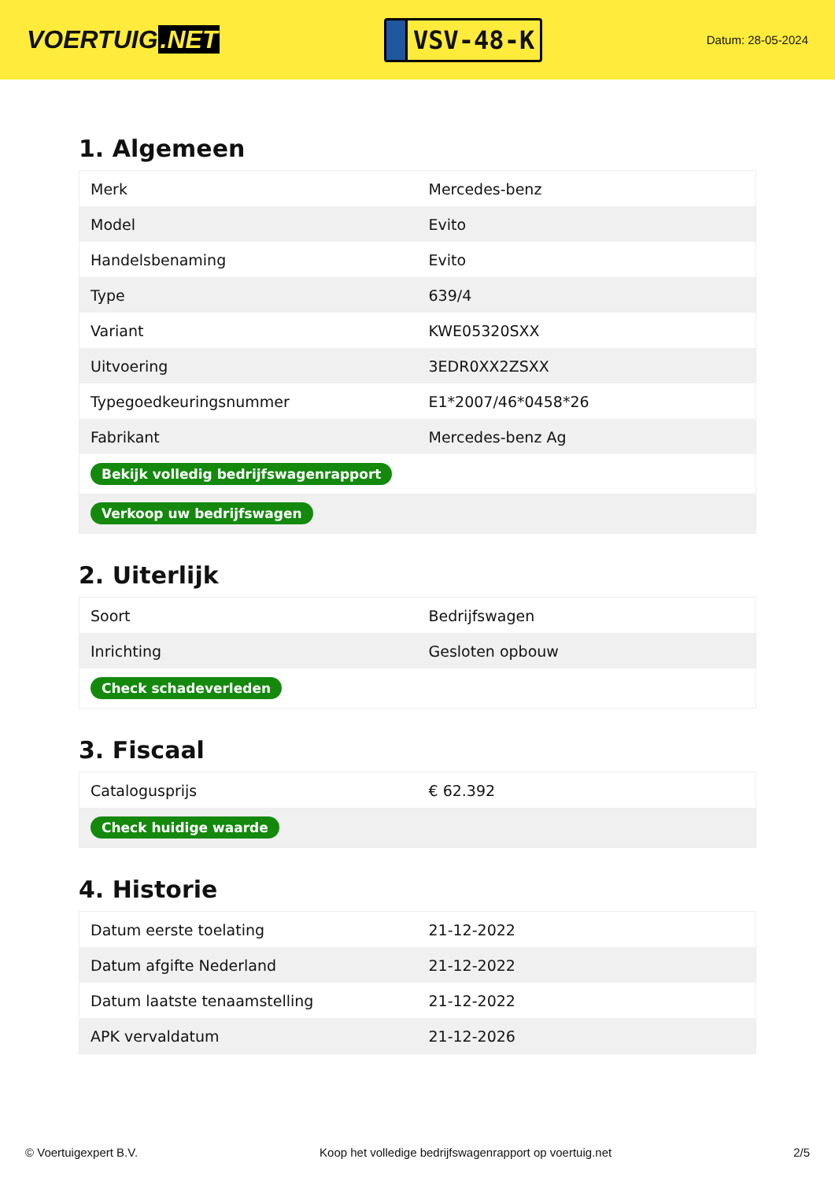VOERTUIG.NET
VSV-48-K
Datum: 28-05-2024
1. Algemeen
| Merk | Mercedes-benz |
| Model | Evito |
| Handelsbenaming | Evito |
| Type | 639/4 |
| Variant | KWE05320SXX |
| Uitvoering | 3EDR0XX2ZSXX |
| Typegoedkeuringsnummer | E1*2007/46*0458*26 |
| Fabrikant | Mercedes-benz Ag |
| Bekijk volledig bedrijfswagenrapport | |
| Verkoop uw bedrijfswagen | |
2. Uiterlijk
| Soort | Bedrijfswagen |
| Inrichting | Gesloten opbouw |
| Check schadeverleden | |
3. Fiscaal
| Catalogusprijs | € 62.392 |
| Check huidige waarde | |
4. Historie
| Datum eerste toelating | 21-12-2022 |
| Datum afgifte Nederland | 21-12-2022 |
| Datum laatste tenaamstelling | 21-12-2022 |
| APK vervaldatum | 21-12-2026 |
© Voertuigexpert B.V. Koop het volledige bedrijfswagenrapport op voertuig.net 2/5